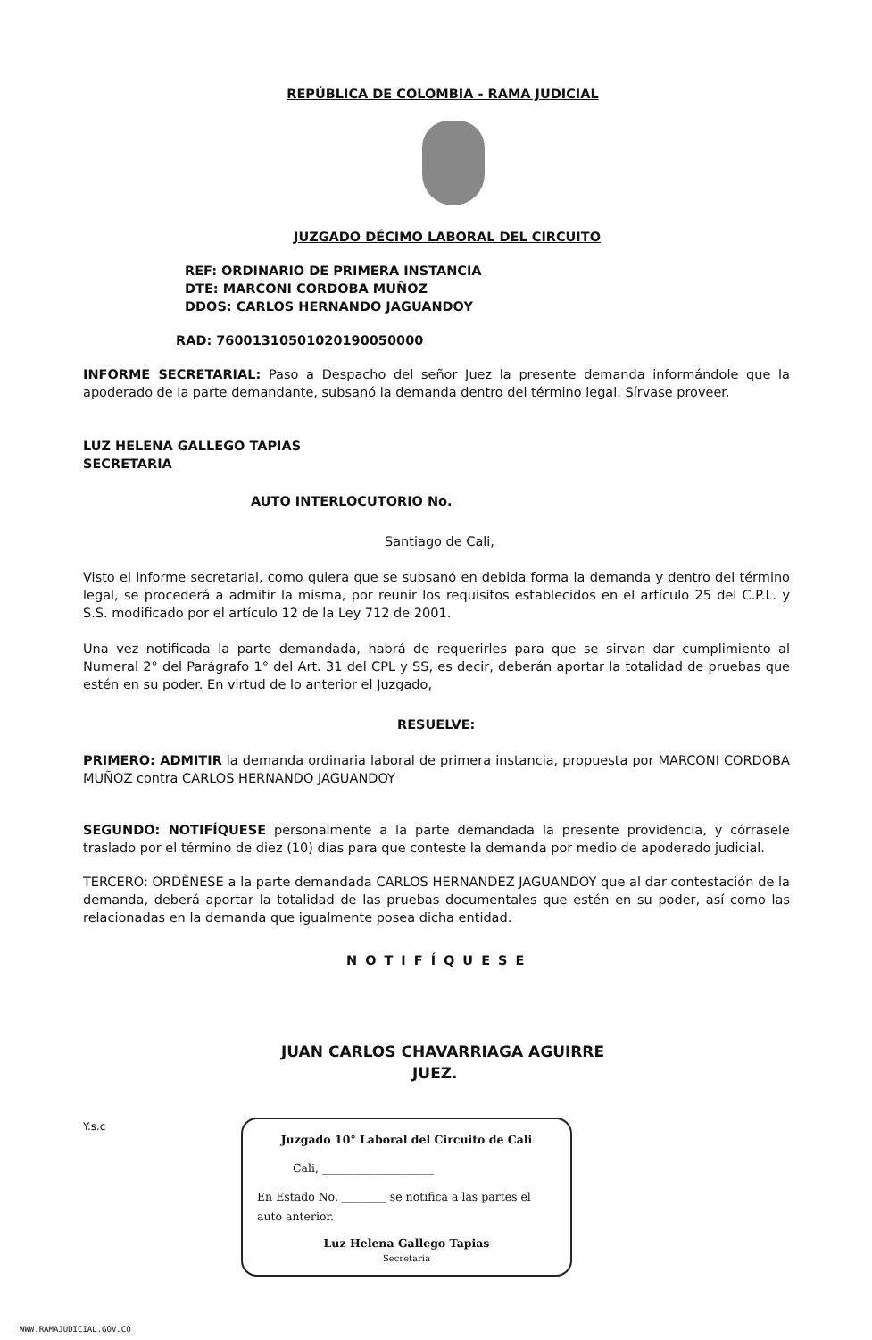REPÚBLICA DE COLOMBIA - RAMA JUDICIAL
JUZGADO DÉCIMO LABORAL DEL CIRCUITO
REF: ORDINARIO DE PRIMERA INSTANCIA
DTE: MARCONI CORDOBA MUÑOZ
DDOS: CARLOS HERNANDO JAGUANDOY
RAD: 76001310501020190050000
INFORME SECRETARIAL: Paso a Despacho del señor Juez la presente demanda informándole que la apoderado de la parte demandante, subsanó la demanda dentro del término legal. Sírvase proveer.
LUZ HELENA GALLEGO TAPIAS
SECRETARIA
AUTO INTERLOCUTORIO No.
Santiago de Cali,
Visto el informe secretarial, como quiera que se subsanó en debida forma la demanda y dentro del término legal, se procederá a admitir la misma, por reunir los requisitos establecidos en el artículo 25 del C.P.L. y S.S. modificado por el artículo 12 de la Ley 712 de 2001.
Una vez notificada la parte demandada, habrá de requerirles para que se sirvan dar cumplimiento al Numeral 2° del Parágrafo 1° del Art. 31 del CPL y SS, es decir, deberán aportar la totalidad de pruebas que estén en su poder. En virtud de lo anterior el Juzgado,
RESUELVE:
PRIMERO: ADMITIR la demanda ordinaria laboral de primera instancia, propuesta por MARCONI CORDOBA MUÑOZ contra CARLOS HERNANDO JAGUANDOY
SEGUNDO: NOTIFÍQUESE personalmente a la parte demandada la presente providencia, y córrasele traslado por el término de diez (10) días para que conteste la demanda por medio de apoderado judicial.
TERCERO: ORDÈNESE a la parte demandada CARLOS HERNANDEZ JAGUANDOY que al dar contestación de la demanda, deberá aportar la totalidad de las pruebas documentales que estén en su poder, así como las relacionadas en la demanda que igualmente posea dicha entidad.
NOTIFÍQUESE
JUAN CARLOS CHAVARRIAGA AGUIRRE
JUEZ.
Y.s.c
Juzgado 10° Laboral del Circuito de Cali
Cali, ____________________
En Estado No. ________ se notifica a las partes el auto anterior.
Luz Helena Gallego Tapias
Secretaria
WWW.RAMAJUDICIAL.GOV.CO